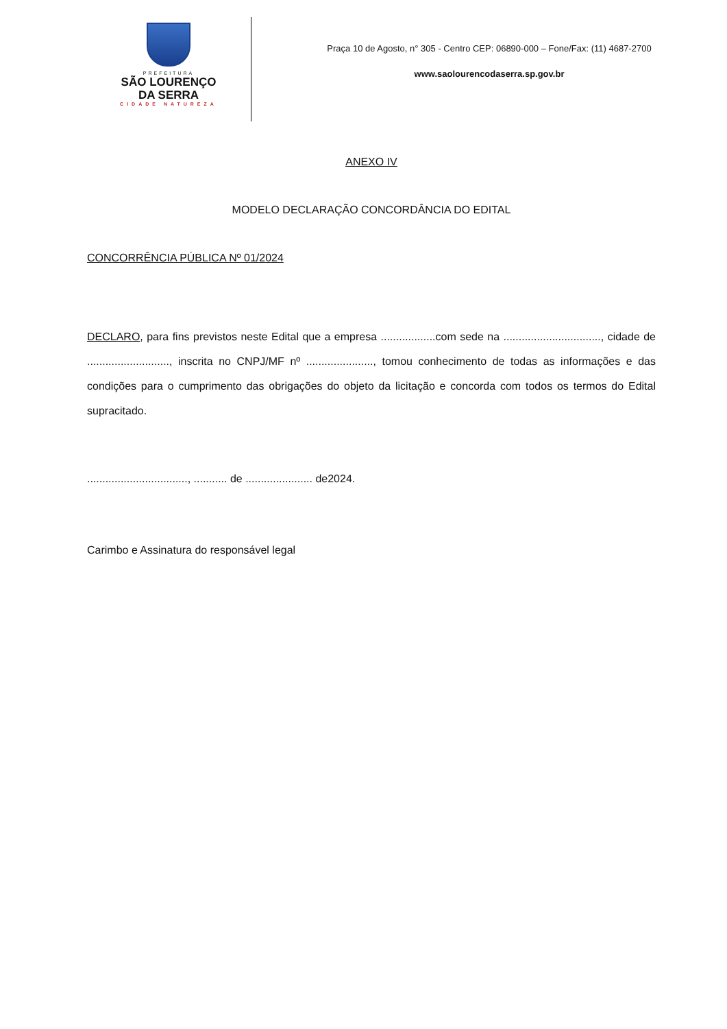PREFEITURA
SÃO LOURENÇO
DA SERRA
CIDADE NATUREZA
Praça 10 de Agosto, n° 305 - Centro CEP: 06890-000 – Fone/Fax: (11) 4687-2700
www.saolourencodaserra.sp.gov.br
ANEXO IV
MODELO DECLARAÇÃO CONCORDÂNCIA DO EDITAL
CONCORRÊNCIA PÚBLICA Nº 01/2024
DECLARO, para fins previstos neste Edital que a empresa ..................com sede na ................................, cidade de ..........................., inscrita no CNPJ/MF nº ......................, tomou conhecimento de todas as informações e das condições para o cumprimento das obrigações do objeto da licitação e concorda com todos os termos do Edital supracitado.
................................., ........... de ...................... de2024.
Carimbo e Assinatura do responsável legal